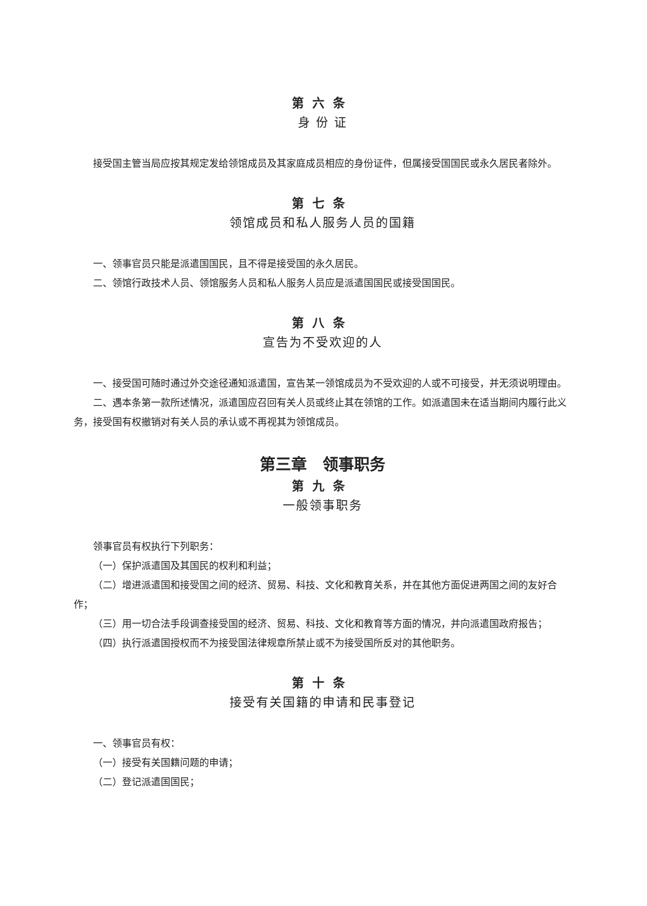第六条
身 份 证
接受国主管当局应按其规定发给领馆成员及其家庭成员相应的身份证件，但属接受国国民或永久居民者除外。
第七条
领馆成员和私人服务人员的国籍
一、领事官员只能是派遣国国民，且不得是接受国的永久居民。
二、领馆行政技术人员、领馆服务人员和私人服务人员应是派遣国国民或接受国国民。
第八条
宣告为不受欢迎的人
一、接受国可随时通过外交途径通知派遣国，宣告某一领馆成员为不受欢迎的人或不可接受，并无须说明理由。
二、遇本条第一款所述情况，派遣国应召回有关人员或终止其在领馆的工作。如派遣国未在适当期间内履行此义务，接受国有权撤销对有关人员的承认或不再视其为领馆成员。
第三章　领事职务
第九条
一般领事职务
领事官员有权执行下列职务：
（一）保护派遣国及其国民的权利和利益；
（二）增进派遣国和接受国之间的经济、贸易、科技、文化和教育关系，并在其他方面促进两国之间的友好合作；
（三）用一切合法手段调查接受国的经济、贸易、科技、文化和教育等方面的情况，并向派遣国政府报告；
（四）执行派遣国授权而不为接受国法律规章所禁止或不为接受国所反对的其他职务。
第十条
接受有关国籍的申请和民事登记
一、领事官员有权：
（一）接受有关国籍问题的申请；
（二）登记派遣国国民；